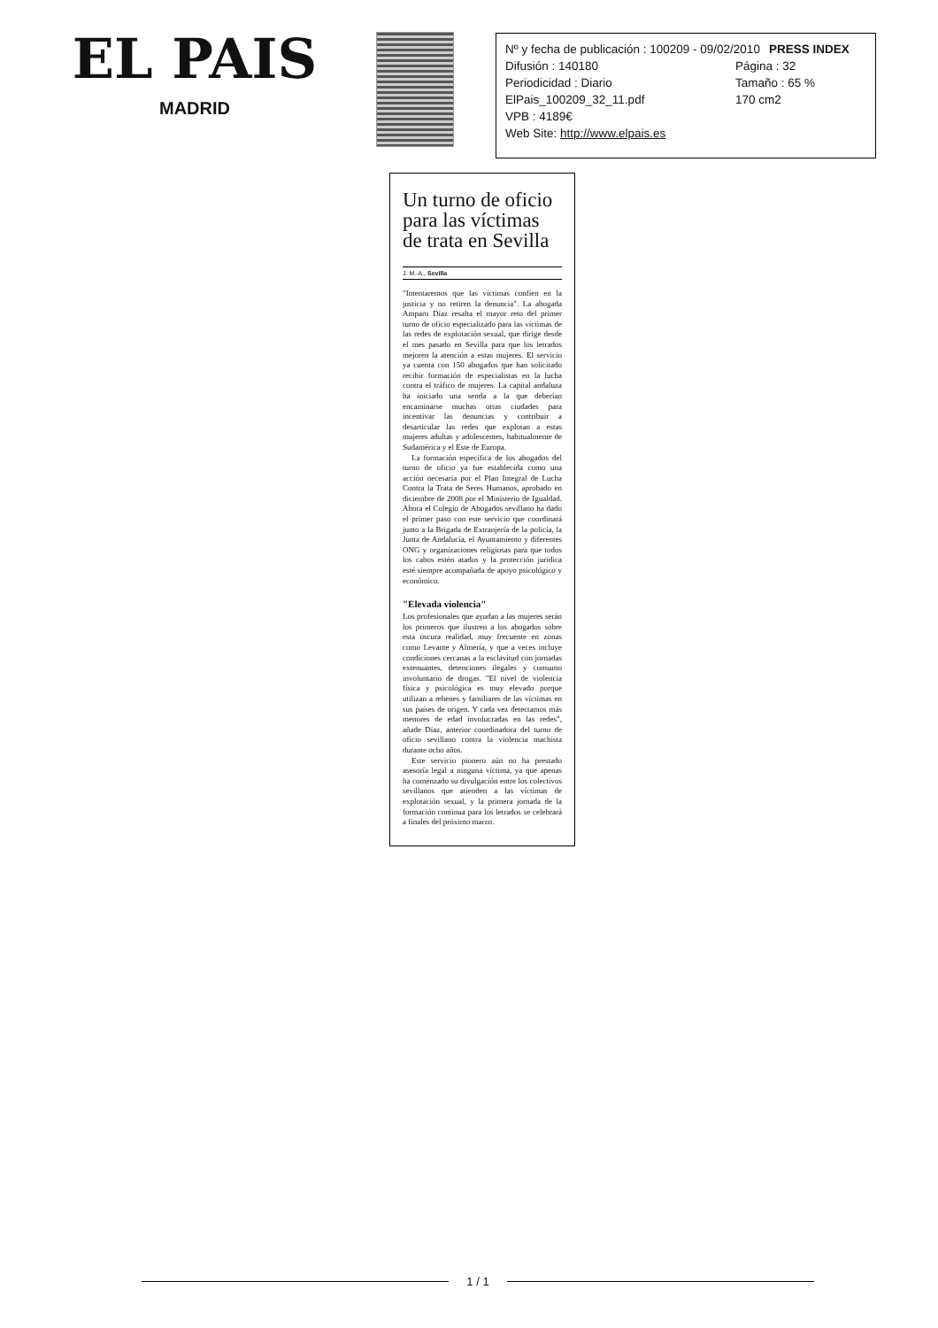EL PAIS
MADRID
Nº y fecha de publicación : 100209 - 09/02/2010 PRESS INDEX
Difusión : 140180 Página : 32
Periodicidad : Diario Tamaño : 65 %
ElPais_100209_32_11.pdf 170 cm2
VPB : 4189€
Web Site: http://www.elpais.es
Un turno de oficio para las víctimas de trata en Sevilla
J. M.-A., Sevilla
"Intentaremos que las víctimas confíen en la justicia y no retiren la denuncia". La abogada Amparo Díaz resalta el mayor reto del primer turno de oficio especializado para las víctimas de las redes de explotación sexual, que dirige desde el mes pasado en Sevilla para que los letrados mejoren la atención a estas mujeres. El servicio ya cuenta con 150 abogados que han solicitado recibir formación de especialistas en la lucha contra el tráfico de mujeres. La capital andaluza ha iniciado una senda a la que deberían encaminarse muchas otras ciudades para incentivar las denuncias y contribuir a desarticular las redes que explotan a estas mujeres adultas y adolescentes, habitualmente de Sudamérica y el Este de Europa.
La formación específica de los abogados del turno de oficio ya fue establecida como una acción necesaria por el Plan Integral de Lucha Contra la Trata de Seres Humanos, aprobado en diciembre de 2008 por el Ministerio de Igualdad. Ahora el Colegio de Abogados sevillano ha dado el primer paso con este servicio que coordinará junto a la Brigada de Extranjería de la policía, la Junta de Andalucía, el Ayuntamiento y diferentes ONG y organizaciones religiosas para que todos los cabos estén atados y la protección jurídica esté siempre acompañada de apoyo psicológico y económico.
"Elevada violencia"
Los profesionales que ayudan a las mujeres serán los primeros que ilustren a los abogados sobre esta oscura realidad, muy frecuente en zonas como Levante y Almería, y que a veces incluye condiciones cercanas a la esclavitud con jornadas extenuantes, detenciones ilegales y consumo involuntario de drogas. "El nivel de violencia física y psicológica es muy elevado porque utilizan a rehenes y familiares de las víctimas en sus países de origen. Y cada vez detectamos más menores de edad involucradas en las redes", añade Díaz, anterior coordinadora del turno de oficio sevillano contra la violencia machista durante ocho años.
Este servicio pionero aún no ha prestado asesoría legal a ninguna víctima, ya que apenas ha comenzado su divulgación entre los colectivos sevillanos que atienden a las víctimas de explotación sexual, y la primera jornada de la formación continua para los letrados se celebrará a finales del próximo marzo.
1 / 1